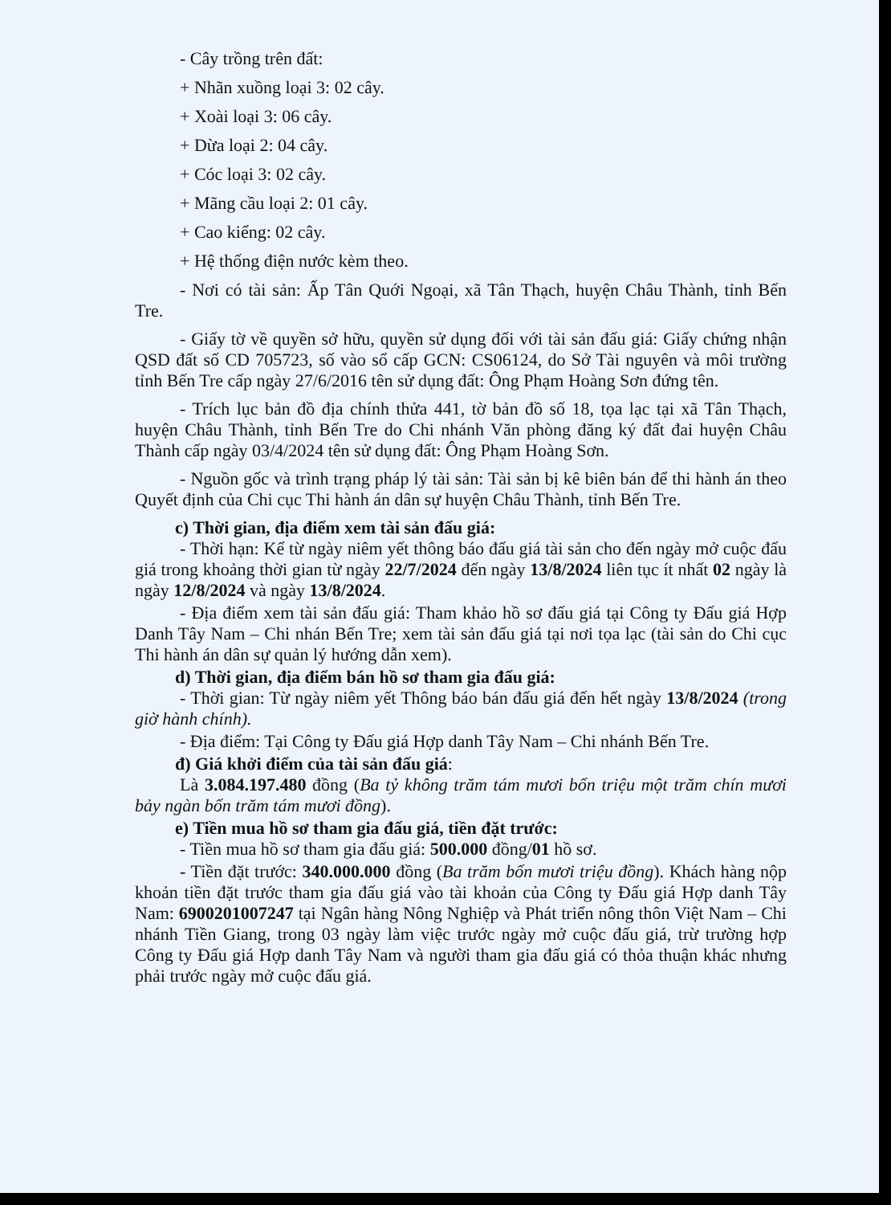- Cây trồng trên đất:
+ Nhãn xuồng loại 3: 02 cây.
+ Xoài loại 3: 06 cây.
+ Dừa loại 2: 04 cây.
+ Cóc loại 3: 02 cây.
+ Mãng cầu loại 2: 01 cây.
+ Cao kiểng: 02 cây.
+ Hệ thống điện nước kèm theo.
- Nơi có tài sản: Ấp Tân Quới Ngoại, xã Tân Thạch, huyện Châu Thành, tỉnh Bến Tre.
- Giấy tờ về quyền sở hữu, quyền sử dụng đối với tài sản đấu giá: Giấy chứng nhận QSD đất số CD 705723, số vào sổ cấp GCN: CS06124, do Sở Tài nguyên và môi trường tỉnh Bến Tre cấp ngày 27/6/2016 tên sử dụng đất: Ông Phạm Hoàng Sơn đứng tên.
- Trích lục bản đồ địa chính thửa 441, tờ bản đồ số 18, tọa lạc tại xã Tân Thạch, huyện Châu Thành, tỉnh Bến Tre do Chi nhánh Văn phòng đăng ký đất đai huyện Châu Thành cấp ngày 03/4/2024 tên sử dụng đất: Ông Phạm Hoàng Sơn.
- Nguồn gốc và trình trạng pháp lý tài sản: Tài sản bị kê biên bán để thi hành án theo Quyết định của Chi cục Thi hành án dân sự huyện Châu Thành, tỉnh Bến Tre.
c) Thời gian, địa điểm xem tài sản đấu giá:
- Thời hạn: Kể từ ngày niêm yết thông báo đấu giá tài sản cho đến ngày mở cuộc đấu giá trong khoảng thời gian từ ngày 22/7/2024 đến ngày 13/8/2024 liên tục ít nhất 02 ngày là ngày 12/8/2024 và ngày 13/8/2024.
- Địa điểm xem tài sản đấu giá: Tham khảo hồ sơ đấu giá tại Công ty Đấu giá Hợp Danh Tây Nam – Chi nhán Bến Tre; xem tài sản đấu giá tại nơi tọa lạc (tài sản do Chi cục Thi hành án dân sự quản lý hướng dẫn xem).
d) Thời gian, địa điểm bán hồ sơ tham gia đấu giá:
- Thời gian: Từ ngày niêm yết Thông báo bán đấu giá đến hết ngày 13/8/2024 (trong giờ hành chính).
- Địa điểm: Tại Công ty Đấu giá Hợp danh Tây Nam – Chi nhánh Bến Tre.
đ) Giá khởi điểm của tài sản đấu giá:
Là 3.084.197.480 đồng (Ba tỷ không trăm tám mươi bốn triệu một trăm chín mươi bảy ngàn bốn trăm tám mươi đồng).
e) Tiền mua hồ sơ tham gia đấu giá, tiền đặt trước:
- Tiền mua hồ sơ tham gia đấu giá: 500.000 đồng/01 hồ sơ.
- Tiền đặt trước: 340.000.000 đồng (Ba trăm bốn mươi triệu đồng). Khách hàng nộp khoản tiền đặt trước tham gia đấu giá vào tài khoản của Công ty Đấu giá Hợp danh Tây Nam: 6900201007247 tại Ngân hàng Nông Nghiệp và Phát triển nông thôn Việt Nam – Chi nhánh Tiền Giang, trong 03 ngày làm việc trước ngày mở cuộc đấu giá, trừ trường hợp Công ty Đấu giá Hợp danh Tây Nam và người tham gia đấu giá có thỏa thuận khác nhưng phải trước ngày mở cuộc đấu giá.